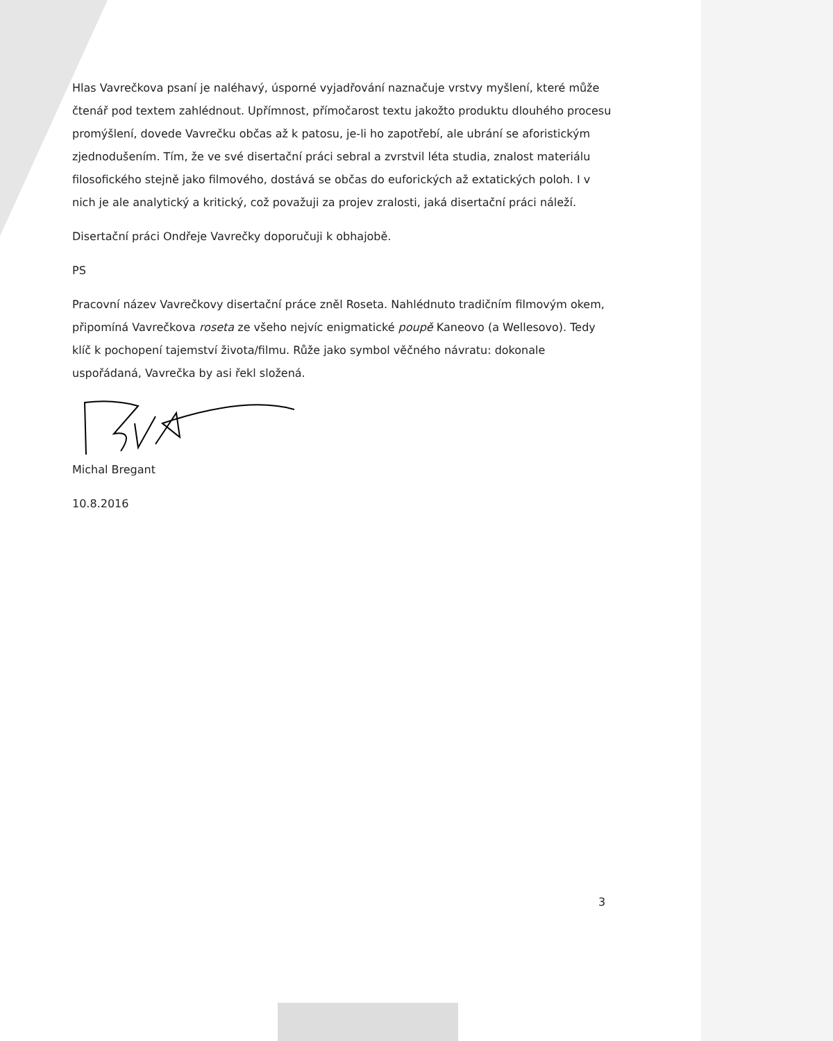Hlas Vavrečkova psaní je naléhavý, úsporné vyjadřování naznačuje vrstvy myšlení, které může čtenář pod textem zahlédnout. Upřímnost, přímočarost textu jakožto produktu dlouhého procesu promýšlení, dovede Vavrečku občas až k patosu, je-li ho zapotřebí, ale ubrání se aforistickým zjednodušením. Tím, že ve své disertační práci sebral a zvrstvil léta studia, znalost materiálu filosofického stejně jako filmového, dostává se občas do euforických až extatických poloh. I v nich je ale analytický a kritický, což považuji za projev zralosti, jaká disertační práci náleží.
Disertační práci Ondřeje Vavrečky doporučuji k obhajobě.
PS
Pracovní název Vavrečkovy disertační práce zněl Roseta. Nahlédnuto tradičním filmovým okem, připomíná Vavrečkova roseta ze všeho nejvíc enigmatické poupě Kaneovo (a Wellesovo). Tedy klíč k pochopení tajemství života/filmu. Růže jako symbol věčného návratu: dokonale uspořádaná, Vavrečka by asi řekl složená.
Michal Bregant
10.8.2016
3